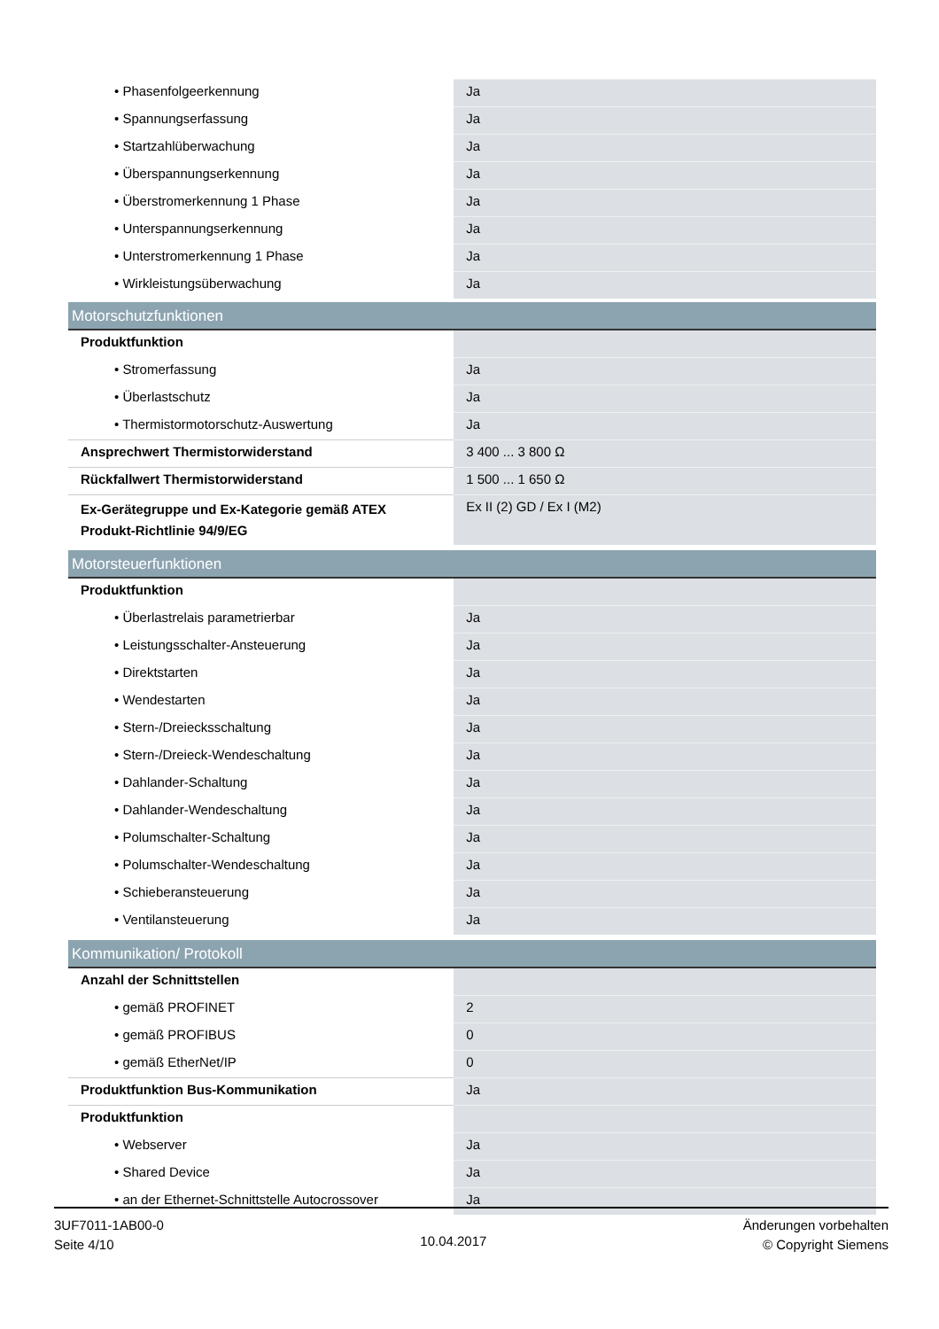| • Phasenfolgeerkennung | Ja |
| • Spannungserfassung | Ja |
| • Startzahlüberwachung | Ja |
| • Überspannungserkennung | Ja |
| • Überstromerkennung 1 Phase | Ja |
| • Unterspannungserkennung | Ja |
| • Unterstromerkennung 1 Phase | Ja |
| • Wirkleistungsüberwachung | Ja |
| Motorschutzfunktionen | |
| Produktfunktion | |
| • Stromerfassung | Ja |
| • Überlastschutz | Ja |
| • Thermistormotorschutz-Auswertung | Ja |
| Ansprechwert Thermistorwiderstand | 3 400 ... 3 800 Ω |
| Rückfallwert Thermistorwiderstand | 1 500 ... 1 650 Ω |
| Ex-Gerätegruppe und Ex-Kategorie gemäß ATEX Produkt-Richtlinie 94/9/EG | Ex II (2) GD / Ex I (M2) |
| Motorsteuerfunktionen | |
| Produktfunktion | |
| • Überlastrelais parametrierbar | Ja |
| • Leistungsschalter-Ansteuerung | Ja |
| • Direktstarten | Ja |
| • Wendestarten | Ja |
| • Stern-/Dreiecksschaltung | Ja |
| • Stern-/Dreieck-Wendeschaltung | Ja |
| • Dahlander-Schaltung | Ja |
| • Dahlander-Wendeschaltung | Ja |
| • Polumschalter-Schaltung | Ja |
| • Polumschalter-Wendeschaltung | Ja |
| • Schieberansteuerung | Ja |
| • Ventilansteuerung | Ja |
| Kommunikation/ Protokoll | |
| Anzahl der Schnittstellen | |
| • gemäß PROFINET | 2 |
| • gemäß PROFIBUS | 0 |
| • gemäß EtherNet/IP | 0 |
| Produktfunktion Bus-Kommunikation | Ja |
| Produktfunktion | |
| • Webserver | Ja |
| • Shared Device | Ja |
| • an der Ethernet-Schnittstelle Autocrossover | Ja |
3UF7011-1AB00-0
Seite 4/10
10.04.2017
Änderungen vorbehalten
© Copyright Siemens